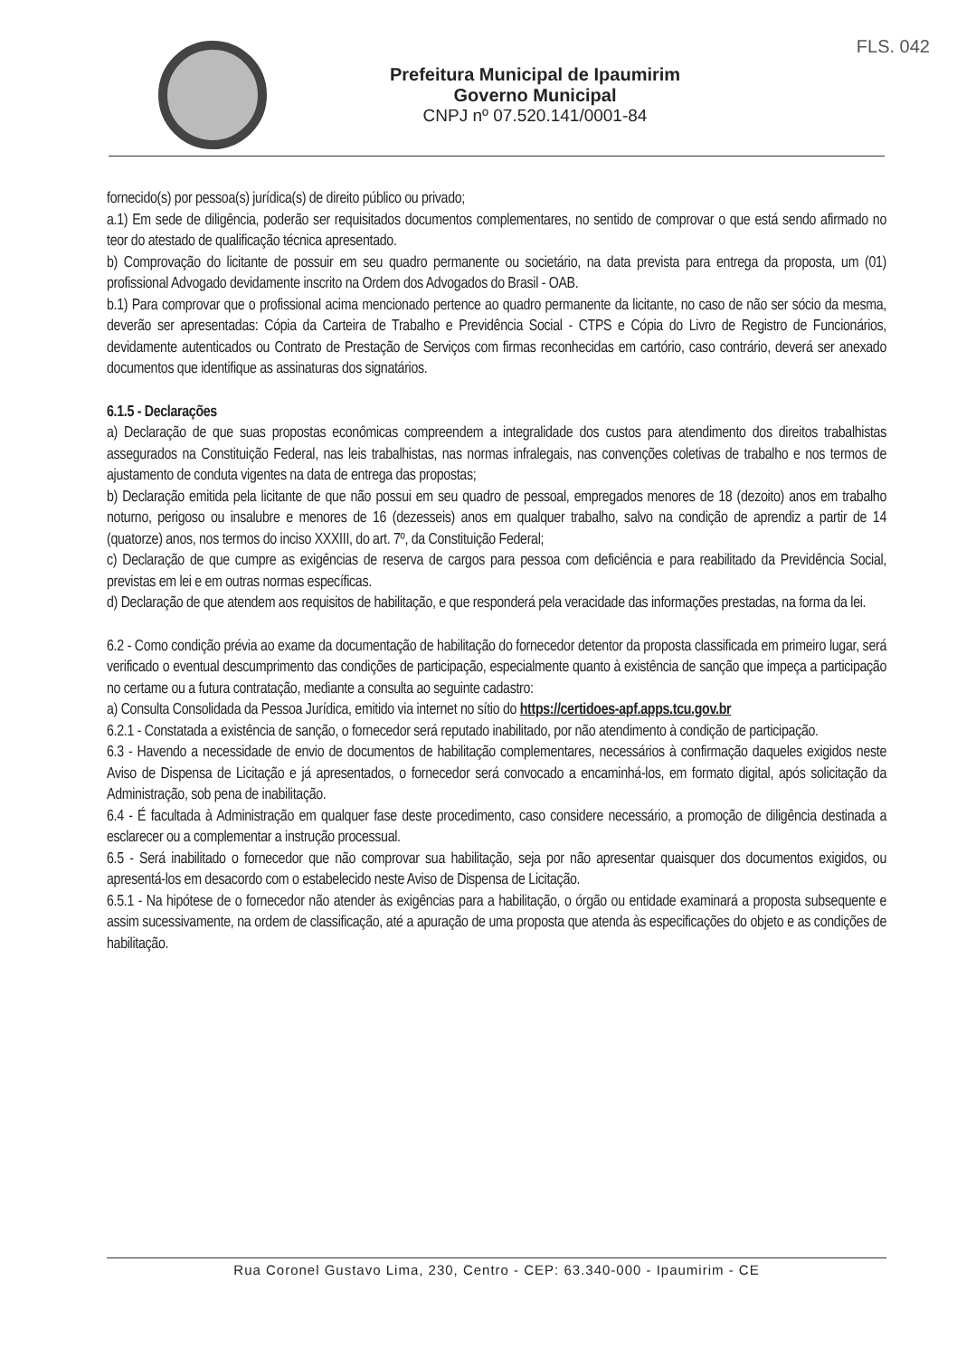Prefeitura Municipal de Ipaumirim
Governo Municipal
CNPJ nº 07.520.141/0001-84
FLS. 042
fornecido(s) por pessoa(s) jurídica(s) de direito público ou privado;
a.1) Em sede de diligência, poderão ser requisitados documentos complementares, no sentido de comprovar o que está sendo afirmado no teor do atestado de qualificação técnica apresentado.
b) Comprovação do licitante de possuir em seu quadro permanente ou societário, na data prevista para entrega da proposta, um (01) profissional Advogado devidamente inscrito na Ordem dos Advogados do Brasil - OAB.
b.1) Para comprovar que o profissional acima mencionado pertence ao quadro permanente da licitante, no caso de não ser sócio da mesma, deverão ser apresentadas: Cópia da Carteira de Trabalho e Previdência Social - CTPS e Cópia do Livro de Registro de Funcionários, devidamente autenticados ou Contrato de Prestação de Serviços com firmas reconhecidas em cartório, caso contrário, deverá ser anexado documentos que identifique as assinaturas dos signatários.
6.1.5 - Declarações
a) Declaração de que suas propostas econômicas compreendem a integralidade dos custos para atendimento dos direitos trabalhistas assegurados na Constituição Federal, nas leis trabalhistas, nas normas infralegais, nas convenções coletivas de trabalho e nos termos de ajustamento de conduta vigentes na data de entrega das propostas;
b) Declaração emitida pela licitante de que não possui em seu quadro de pessoal, empregados menores de 18 (dezoito) anos em trabalho noturno, perigoso ou insalubre e menores de 16 (dezesseis) anos em qualquer trabalho, salvo na condição de aprendiz a partir de 14 (quatorze) anos, nos termos do inciso XXXIII, do art. 7º, da Constituição Federal;
c) Declaração de que cumpre as exigências de reserva de cargos para pessoa com deficiência e para reabilitado da Previdência Social, previstas em lei e em outras normas específicas.
d) Declaração de que atendem aos requisitos de habilitação, e que responderá pela veracidade das informações prestadas, na forma da lei.
6.2 - Como condição prévia ao exame da documentação de habilitação do fornecedor detentor da proposta classificada em primeiro lugar, será verificado o eventual descumprimento das condições de participação, especialmente quanto à existência de sanção que impeça a participação no certame ou a futura contratação, mediante a consulta ao seguinte cadastro:
a) Consulta Consolidada da Pessoa Jurídica, emitido via internet no sítio do https://certidoes-apf.apps.tcu.gov.br
6.2.1 - Constatada a existência de sanção, o fornecedor será reputado inabilitado, por não atendimento à condição de participação.
6.3 - Havendo a necessidade de envio de documentos de habilitação complementares, necessários à confirmação daqueles exigidos neste Aviso de Dispensa de Licitação e já apresentados, o fornecedor será convocado a encaminhá-los, em formato digital, após solicitação da Administração, sob pena de inabilitação.
6.4 - É facultada à Administração em qualquer fase deste procedimento, caso considere necessário, a promoção de diligência destinada a esclarecer ou a complementar a instrução processual.
6.5 - Será inabilitado o fornecedor que não comprovar sua habilitação, seja por não apresentar quaisquer dos documentos exigidos, ou apresentá-los em desacordo com o estabelecido neste Aviso de Dispensa de Licitação.
6.5.1 - Na hipótese de o fornecedor não atender às exigências para a habilitação, o órgão ou entidade examinará a proposta subsequente e assim sucessivamente, na ordem de classificação, até a apuração de uma proposta que atenda às especificações do objeto e as condições de habilitação.
Rua Coronel Gustavo Lima, 230, Centro - CEP: 63.340-000 - Ipaumirim - CE